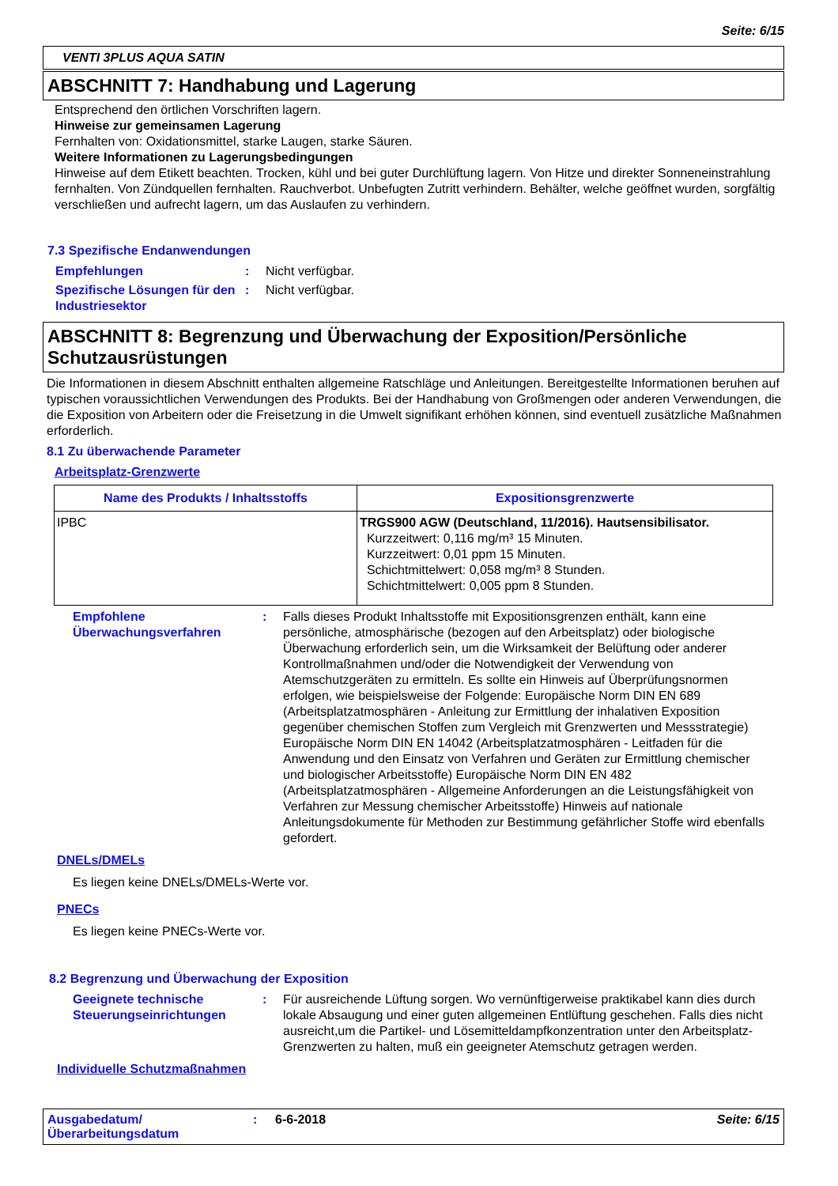Seite: 6/15
VENTI 3PLUS AQUA SATIN
ABSCHNITT 7: Handhabung und Lagerung
Entsprechend den örtlichen Vorschriften lagern.
Hinweise zur gemeinsamen Lagerung
Fernhalten von: Oxidationsmittel, starke Laugen, starke Säuren.
Weitere Informationen zu Lagerungsbedingungen
Hinweise auf dem Etikett beachten. Trocken, kühl und bei guter Durchlüftung lagern. Von Hitze und direkter Sonneneinstrahlung fernhalten. Von Zündquellen fernhalten. Rauchverbot. Unbefugten Zutritt verhindern. Behälter, welche geöffnet wurden, sorgfältig verschließen und aufrecht lagern, um das Auslaufen zu verhindern.
7.3 Spezifische Endanwendungen
Empfehlungen: Nicht verfügbar.
Spezifische Lösungen für den Industriesektor: Nicht verfügbar.
ABSCHNITT 8: Begrenzung und Überwachung der Exposition/Persönliche Schutzausrüstungen
Die Informationen in diesem Abschnitt enthalten allgemeine Ratschläge und Anleitungen. Bereitgestellte Informationen beruhen auf typischen voraussichtlichen Verwendungen des Produkts. Bei der Handhabung von Großmengen oder anderen Verwendungen, die die Exposition von Arbeitern oder die Freisetzung in die Umwelt signifikant erhöhen können, sind eventuell zusätzliche Maßnahmen erforderlich.
8.1 Zu überwachende Parameter
Arbeitsplatz-Grenzwerte
| Name des Produkts / Inhaltsstoffs | Expositionsgrenzwerte |
| --- | --- |
| IPBC | TRGS900 AGW (Deutschland, 11/2016). Hautsensibilisator. Kurzzeitwert: 0,116 mg/m³ 15 Minuten. Kurzzeitwert: 0,01 ppm 15 Minuten. Schichtmittelwert: 0,058 mg/m³ 8 Stunden. Schichtmittelwert: 0,005 ppm 8 Stunden. |
Empfohlene Überwachungsverfahren: Falls dieses Produkt Inhaltsstoffe mit Expositionsgrenzen enthält, kann eine persönliche, atmosphärische (bezogen auf den Arbeitsplatz) oder biologische Überwachung erforderlich sein, um die Wirksamkeit der Belüftung oder anderer Kontrollmaßnahmen und/oder die Notwendigkeit der Verwendung von Atemschutzgeräten zu ermitteln. Es sollte ein Hinweis auf Überprüfungsnormen erfolgen, wie beispielsweise der Folgende: Europäische Norm DIN EN 689 (Arbeitsplatzatmosphären - Anleitung zur Ermittlung der inhalativen Exposition gegenüber chemischen Stoffen zum Vergleich mit Grenzwerten und Messstrategie) Europäische Norm DIN EN 14042 (Arbeitsplatzatmosphären - Leitfaden für die Anwendung und den Einsatz von Verfahren und Geräten zur Ermittlung chemischer und biologischer Arbeitsstoffe) Europäische Norm DIN EN 482 (Arbeitsplatzatmosphären - Allgemeine Anforderungen an die Leistungsfähigkeit von Verfahren zur Messung chemischer Arbeitsstoffe) Hinweis auf nationale Anleitungsdokumente für Methoden zur Bestimmung gefährlicher Stoffe wird ebenfalls gefordert.
DNELs/DMELs
Es liegen keine DNELs/DMELs-Werte vor.
PNECs
Es liegen keine PNECs-Werte vor.
8.2 Begrenzung und Überwachung der Exposition
Geeignete technische Steuerungseinrichtungen: Für ausreichende Lüftung sorgen. Wo vernünftigerweise praktikabel kann dies durch lokale Absaugung und einer guten allgemeinen Entlüftung geschehen. Falls dies nicht ausreicht,um die Partikel- und Lösemitteldampfkonzentration unter den Arbeitsplatz- Grenzwerten zu halten, muß ein geeigneter Atemschutz getragen werden.
Individuelle Schutzmaßnahmen
Ausgabedatum/ Überarbeitungsdatum: 6-6-2018 Seite: 6/15